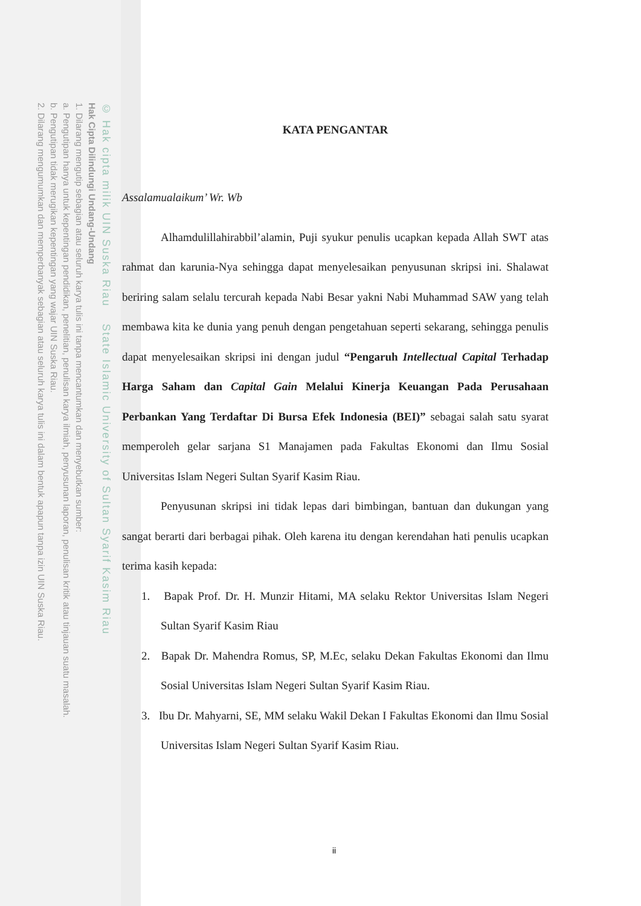© Hak cipta milik UIN Suska Riau State Islamic University of Sultan Syarif Kasim Riau
Hak Cipta Dilindungi Undang-Undang
1. Dilarang mengutip sebagian atau seluruh karya tulis ini tanpa mencantumkan dan menyebutkan sumber:
a. Pengutipan hanya untuk kepentingan pendidikan, penelitian, penulisan karya ilmiah, penyusunan laporan, penulisan kritik atau tinjauan suatu masalah.
b. Pengutipan tidak merugikan kepentingan yang wajar UIN Suska Riau.
2. Dilarang mengumumkan dan memperbanyak sebagian atau seluruh karya tulis ini dalam bentuk apapun tanpa izin UIN Suska Riau.
KATA PENGANTAR
Assalamualaikum’ Wr. Wb
Alhamdulillahirabbil’alamin, Puji syukur penulis ucapkan kepada Allah SWT atas rahmat dan karunia-Nya sehingga dapat menyelesaikan penyusunan skripsi ini. Shalawat beriring salam selalu tercurah kepada Nabi Besar yakni Nabi Muhammad SAW yang telah membawa kita ke dunia yang penuh dengan pengetahuan seperti sekarang, sehingga penulis dapat menyelesaikan skripsi ini dengan judul “Pengaruh Intellectual Capital Terhadap Harga Saham dan Capital Gain Melalui Kinerja Keuangan Pada Perusahaan Perbankan Yang Terdaftar Di Bursa Efek Indonesia (BEI)” sebagai salah satu syarat memperoleh gelar sarjana S1 Manajamen pada Fakultas Ekonomi dan Ilmu Sosial Universitas Islam Negeri Sultan Syarif Kasim Riau.
Penyusunan skripsi ini tidak lepas dari bimbingan, bantuan dan dukungan yang sangat berarti dari berbagai pihak. Oleh karena itu dengan kerendahan hati penulis ucapkan terima kasih kepada:
1. Bapak Prof. Dr. H. Munzir Hitami, MA selaku Rektor Universitas Islam Negeri Sultan Syarif Kasim Riau
2. Bapak Dr. Mahendra Romus, SP, M.Ec, selaku Dekan Fakultas Ekonomi dan Ilmu Sosial Universitas Islam Negeri Sultan Syarif Kasim Riau.
3. Ibu Dr. Mahyarni, SE, MM selaku Wakil Dekan I Fakultas Ekonomi dan Ilmu Sosial Universitas Islam Negeri Sultan Syarif Kasim Riau.
ii